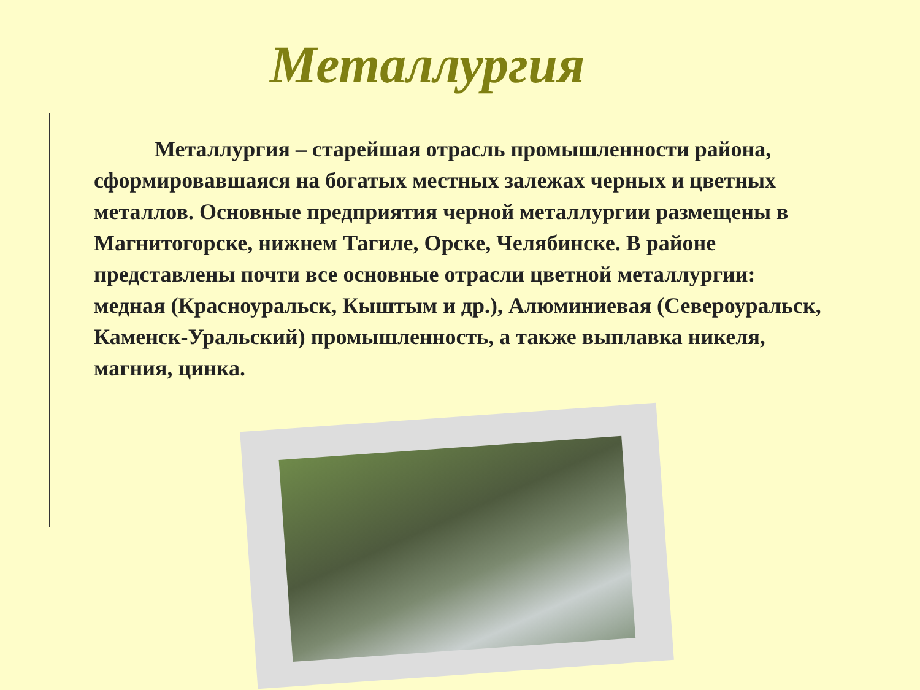Металлургия
Металлургия – старейшая отрасль промышленности района, сформировавшаяся на богатых местных залежах черных и цветных металлов. Основные предприятия черной металлургии размещены в Магнитогорске, нижнем Тагиле, Орске, Челябинске. В районе представлены почти все основные отрасли цветной металлургии: медная (Красноуральск, Кыштым и др.), Алюминиевая (Североуральск, Каменск-Уральский) промышленность, а также выплавка никеля, магния, цинка.